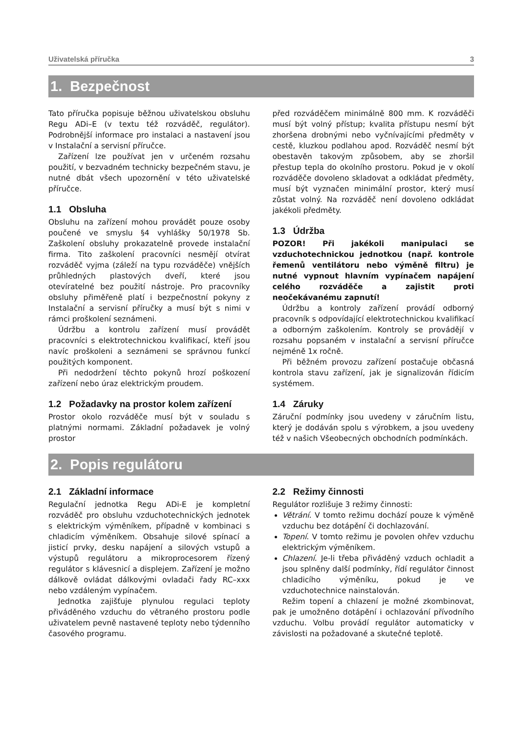Uživatelská příručka 3
1. Bezpečnost
Tato příručka popisuje běžnou uživatelskou obsluhu Regu ADi–E (v textu též rozváděč, regulátor). Podrobnější informace pro instalaci a nastavení jsou v Instalační a servisní příručce.
Zařízení lze používat jen v určeném rozsahu použití, v bezvadném technicky bezpečném stavu, je nutné dbát všech upozornění v této uživatelské příručce.
1.1 Obsluha
Obsluhu na zařízení mohou provádět pouze osoby poučené ve smyslu §4 vyhlášky 50/1978 Sb. Zaškolení obsluhy prokazatelně provede instalační firma. Tito zaškolení pracovníci nesmějí otvírat rozváděč vyjma (záleží na typu rozváděče) vnějších průhledných plastových dveří, které jsou otevíratelné bez použití nástroje. Pro pracovníky obsluhy přiměřeně platí i bezpečnostní pokyny z Instalační a servisní příručky a musí být s nimi v rámci proškolení seznámeni.
Údržbu a kontrolu zařízení musí provádět pracovníci s elektrotechnickou kvalifikací, kteří jsou navíc proškoleni a seznámeni se správnou funkcí použitých komponent.
Při nedodržení těchto pokynů hrozí poškození zařízení nebo úraz elektrickým proudem.
1.2 Požadavky na prostor kolem zařízení
Prostor okolo rozváděče musí být v souladu s platnými normami. Základní požadavek je volný prostor
před rozváděčem minimálně 800 mm. K rozváděči musí být volný přístup; kvalita přístupu nesmí být zhoršena drobnými nebo vyčnívajícími předměty v cestě, kluzkou podlahou apod. Rozváděč nesmí být obestavěn takovým způsobem, aby se zhoršil přestup tepla do okolního prostoru. Pokud je v okolí rozváděče dovoleno skladovat a odkládat předměty, musí být vyznačen minimální prostor, který musí zůstat volný. Na rozváděč není dovoleno odkládat jakékoli předměty.
1.3 Údržba
POZOR! Při jakékoli manipulaci se vzduchotechnickou jednotkou (např. kontrole řemenů ventilátoru nebo výměně filtru) je nutné vypnout hlavním vypínačem napájení celého rozváděče a zajistit proti neočekávanému zapnutí!
Údržbu a kontroly zařízení provádí odborný pracovník s odpovídající elektrotechnickou kvalifikací a odborným zaškolením. Kontroly se provádějí v rozsahu popsaném v instalační a servisní příručce nejméně 1x ročně.
Při běžném provozu zařízení postačuje občasná kontrola stavu zařízení, jak je signalizován řídicím systémem.
1.4 Záruky
Záruční podmínky jsou uvedeny v záručním listu, který je dodáván spolu s výrobkem, a jsou uvedeny též v našich Všeobecných obchodních podmínkách.
2. Popis regulátoru
2.1 Základní informace
Regulační jednotka Regu ADi-E je kompletní rozváděč pro obsluhu vzduchotechnických jednotek s elektrickým výměníkem, případně v kombinaci s chladicím výměníkem. Obsahuje silové spínací a jisticí prvky, desku napájení a silových vstupů a výstupů regulátoru a mikroprocesorem řízený regulátor s klávesnicí a displejem. Zařízení je možno dálkově ovládat dálkovými ovladači řady RC–xxx nebo vzdáleným vypínačem.
Jednotka zajišťuje plynulou regulaci teploty přiváděného vzduchu do větraného prostoru podle uživatelem pevně nastavené teploty nebo týdenního časového programu.
2.2 Režimy činnosti
Regulátor rozlišuje 3 režimy činnosti:
Větrání. V tomto režimu dochází pouze k výměně vzduchu bez dotápění či dochlazování.
Topení. V tomto režimu je povolen ohřev vzduchu elektrickým výměníkem.
Chlazení. Je-li třeba přiváděný vzduch ochladit a jsou splněny další podmínky, řídí regulátor činnost chladicího výměníku, pokud je ve vzduchotechnice nainstalován.
Režim topení a chlazení je možné zkombinovat, pak je umožněno dotápění i ochlazování přívodního vzduchu. Volbu provádí regulátor automaticky v závislosti na požadované a skutečné teplotě.